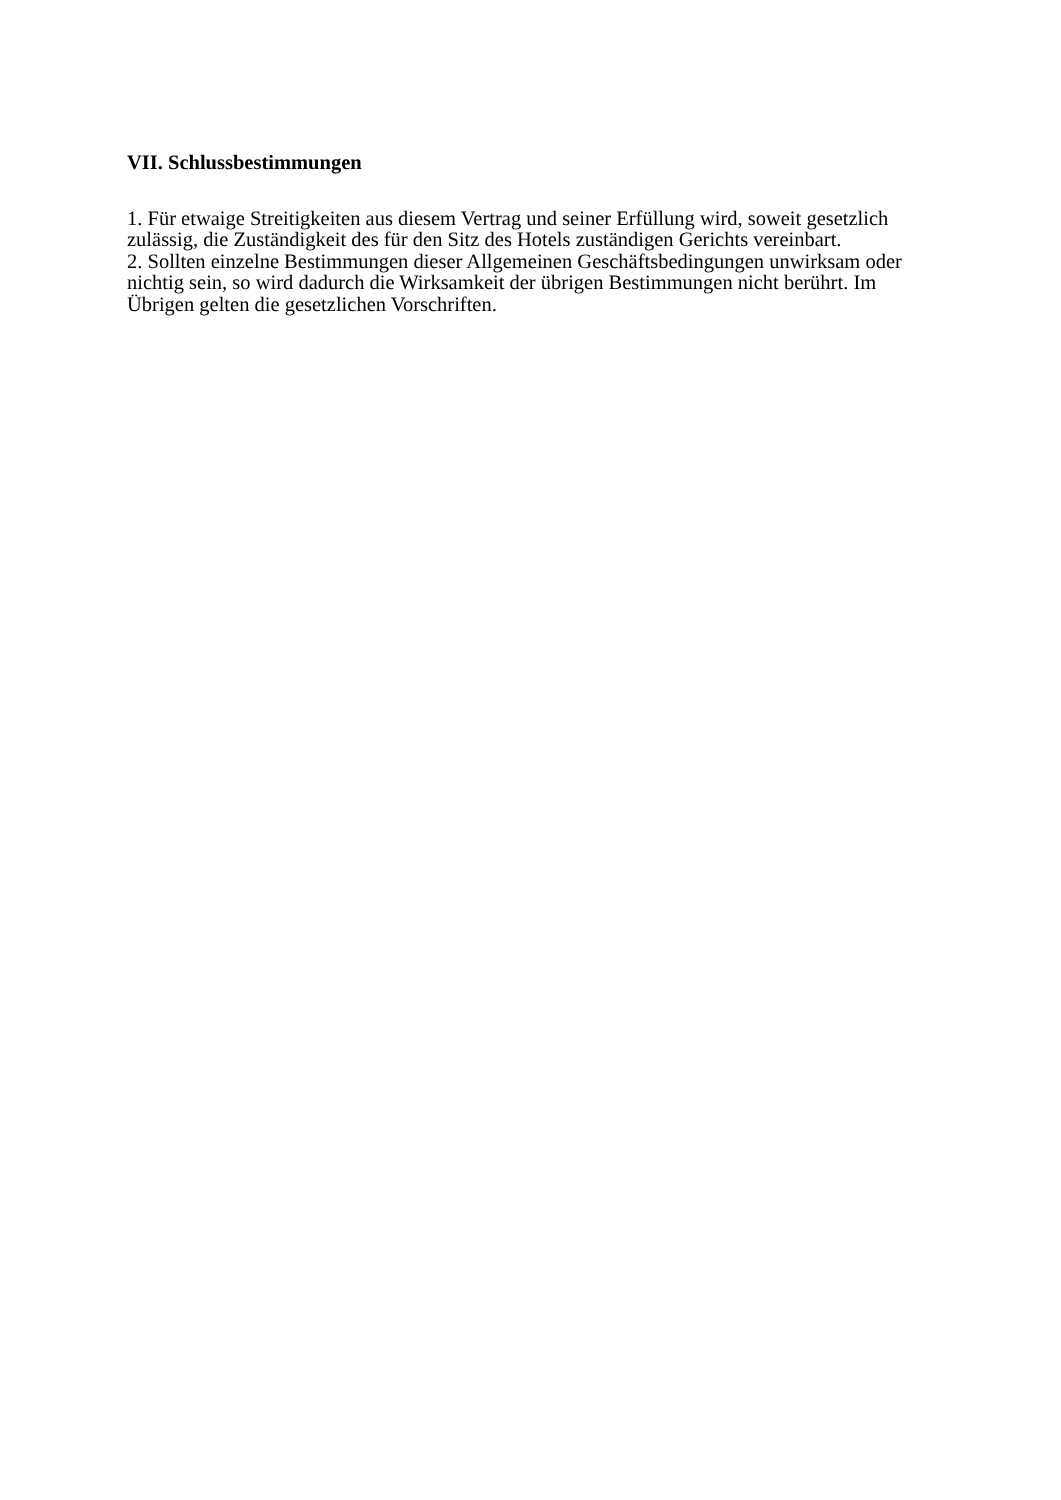VII. Schlussbestimmungen
1. Für etwaige Streitigkeiten aus diesem Vertrag und seiner Erfüllung wird, soweit gesetzlich zulässig, die Zuständigkeit des für den Sitz des Hotels zuständigen Gerichts vereinbart.
2. Sollten einzelne Bestimmungen dieser Allgemeinen Geschäftsbedingungen unwirksam oder nichtig sein, so wird dadurch die Wirksamkeit der übrigen Bestimmungen nicht berührt. Im Übrigen gelten die gesetzlichen Vorschriften.